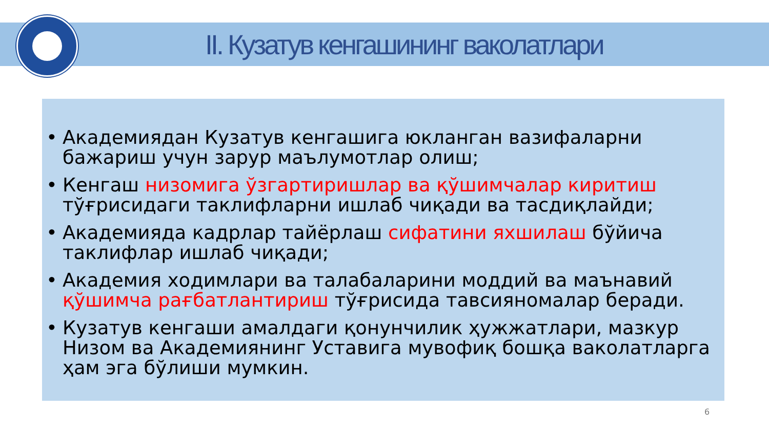II. Кузатув кенгашининг ваколатлари
• Академиядан Кузатув кенгашига юкланган вазифаларни бажариш учун зарур маълумотлар олиш;
• Кенгаш низомига ўзгартиришлар ва қўшимчалар киритиш тўғрисидаги таклифларни ишлаб чиқади ва тасдиқлайди;
• Академияда кадрлар тайёрлаш сифатини яхшилаш бўйича таклифлар ишлаб чиқади;
• Академия ходимлари ва талабаларини моддий ва маънавий қўшимча рағбатлантириш тўғрисида тавсияномалар беради.
• Кузатув кенгаши амалдаги қонунчилик ҳужжатлари, мазкур Низом ва Академиянинг Уставига мувофиқ бошқа ваколатларга ҳам эга бўлиши мумкин.
6